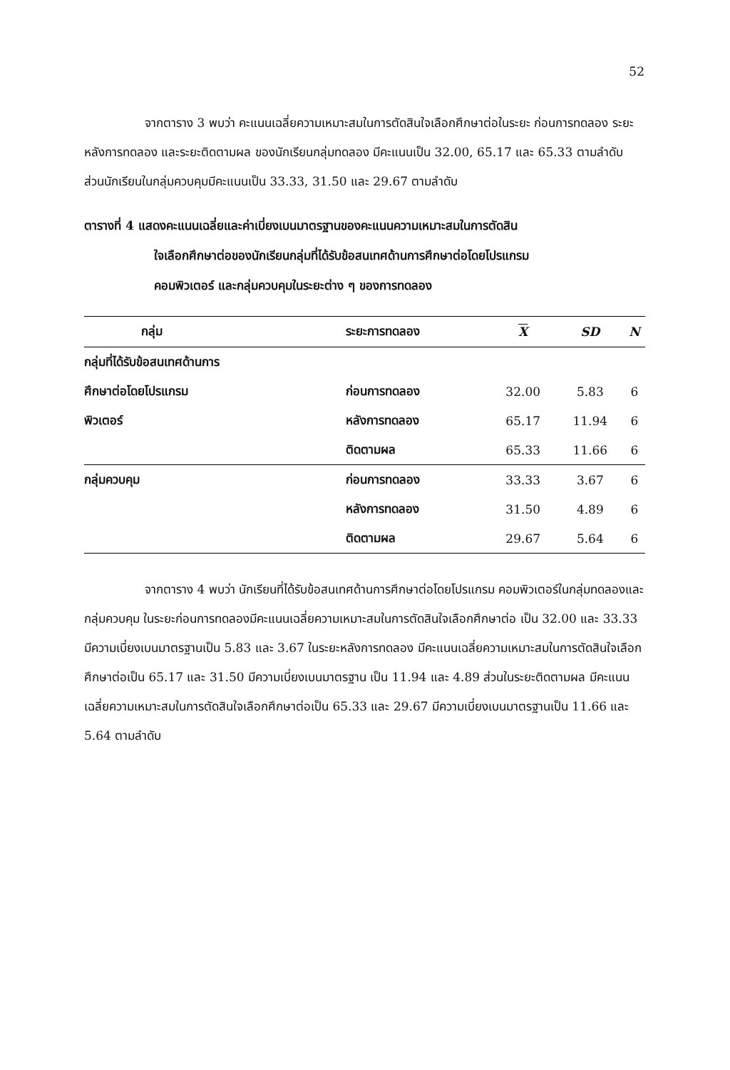52
จากตาราง 3 พบว่า คะแนนเฉลี่ยความเหมาะสมในการตัดสินใจเลือกศึกษาต่อในระยะ ก่อนการทดลอง ระยะหลังการทดลอง และระยะติดตามผล ของนักเรียนกลุ่มทดลอง มีคะแนนเป็น 32.00, 65.17 และ 65.33 ตามลำดับ ส่วนนักเรียนในกลุ่มควบคุมมีคะแนนเป็น 33.33, 31.50 และ 29.67 ตามลำดับ
ตารางที่ 4 แสดงคะแนนเฉลี่ยและค่าเบี่ยงเบนมาตรฐานของคะแนนความเหมาะสมในการตัดสิน
ใจเลือกศึกษาต่อของนักเรียนกลุ่มที่ได้รับข้อสนเทศด้านการศึกษาต่อโดยโปรแกรม
คอมพิวเตอร์ และกลุ่มควบคุมในระยะต่าง ๆ ของการทดลอง
| กลุ่ม | ระยะการทดลอง | X | SD | N |
| --- | --- | --- | --- | --- |
| กลุ่มที่ได้รับข้อสนเทศด้านการ | | | | |
| ศึกษาต่อโดยโปรแกรม | ก่อนการทดลอง | 32.00 | 5.83 | 6 |
| พิวเตอร์ | หลังการทดลอง | 65.17 | 11.94 | 6 |
| | ติดตามผล | 65.33 | 11.66 | 6 |
| กลุ่มควบคุม | ก่อนการทดลอง | 33.33 | 3.67 | 6 |
| | หลังการทดลอง | 31.50 | 4.89 | 6 |
| | ติดตามผล | 29.67 | 5.64 | 6 |
จากตาราง 4 พบว่า นักเรียนที่ได้รับข้อสนเทศด้านการศึกษาต่อโดยโปรแกรม คอมพิวเตอร์ในกลุ่มทดลองและกลุ่มควบคุม ในระยะก่อนการทดลองมีคะแนนเฉลี่ยความเหมาะสมในการตัดสินใจเลือกศึกษาต่อ เป็น 32.00 และ 33.33 มีความเบี่ยงเบนมาตรฐานเป็น 5.83 และ 3.67 ในระยะหลังการทดลอง มีคะแนนเฉลี่ยความเหมาะสมในการตัดสินใจเลือกศึกษาต่อเป็น 65.17 และ 31.50 มีความเบี่ยงเบนมาตรฐาน เป็น 11.94 และ 4.89 ส่วนในระยะติดตามผล มีคะแนนเฉลี่ยความเหมาะสมในการตัดสินใจเลือกศึกษาต่อเป็น 65.33 และ 29.67 มีความเบี่ยงเบนมาตรฐานเป็น 11.66 และ 5.64 ตามลำดับ